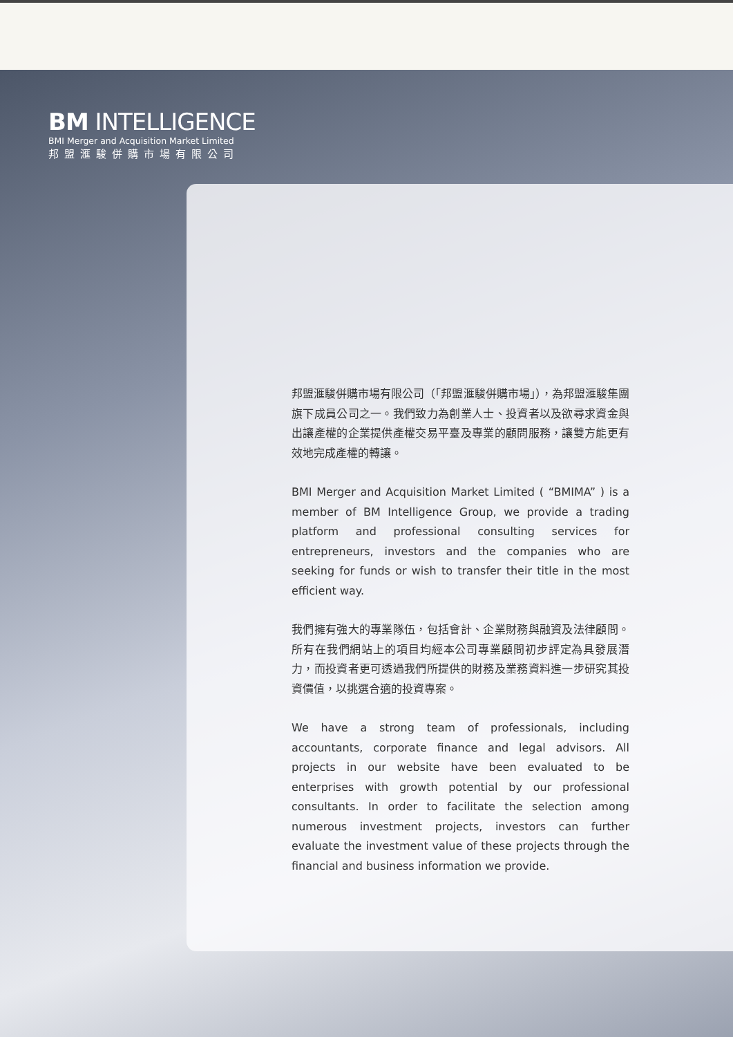BM INTELLIGENCE
BMI Merger and Acquisition Market Limited
邦盟滙駿併購市場有限公司
邦盟滙駿併購市場有限公司（「邦盟滙駿併購市場」），為邦盟滙駿集團旗下成員公司之一。我們致力為創業人士、投資者以及欲尋求資金與出讓產權的企業提供產權交易平臺及專業的顧問服務，讓雙方能更有效地完成產權的轉讓。
BMI Merger and Acquisition Market Limited ( “BMIMA” ) is a member of BM Intelligence Group, we provide a trading platform and professional consulting services for entrepreneurs, investors and the companies who are seeking for funds or wish to transfer their title in the most efficient way.
我們擁有強大的專業隊伍，包括會計、企業財務與融資及法律顧問。所有在我們網站上的項目均經本公司專業顧問初步評定為具發展潛力，而投資者更可透過我們所提供的財務及業務資料進一步研究其投資價值，以挑選合適的投資專案。
We have a strong team of professionals, including accountants, corporate finance and legal advisors. All projects in our website have been evaluated to be enterprises with growth potential by our professional consultants. In order to facilitate the selection among numerous investment projects, investors can further evaluate the investment value of these projects through the financial and business information we provide.